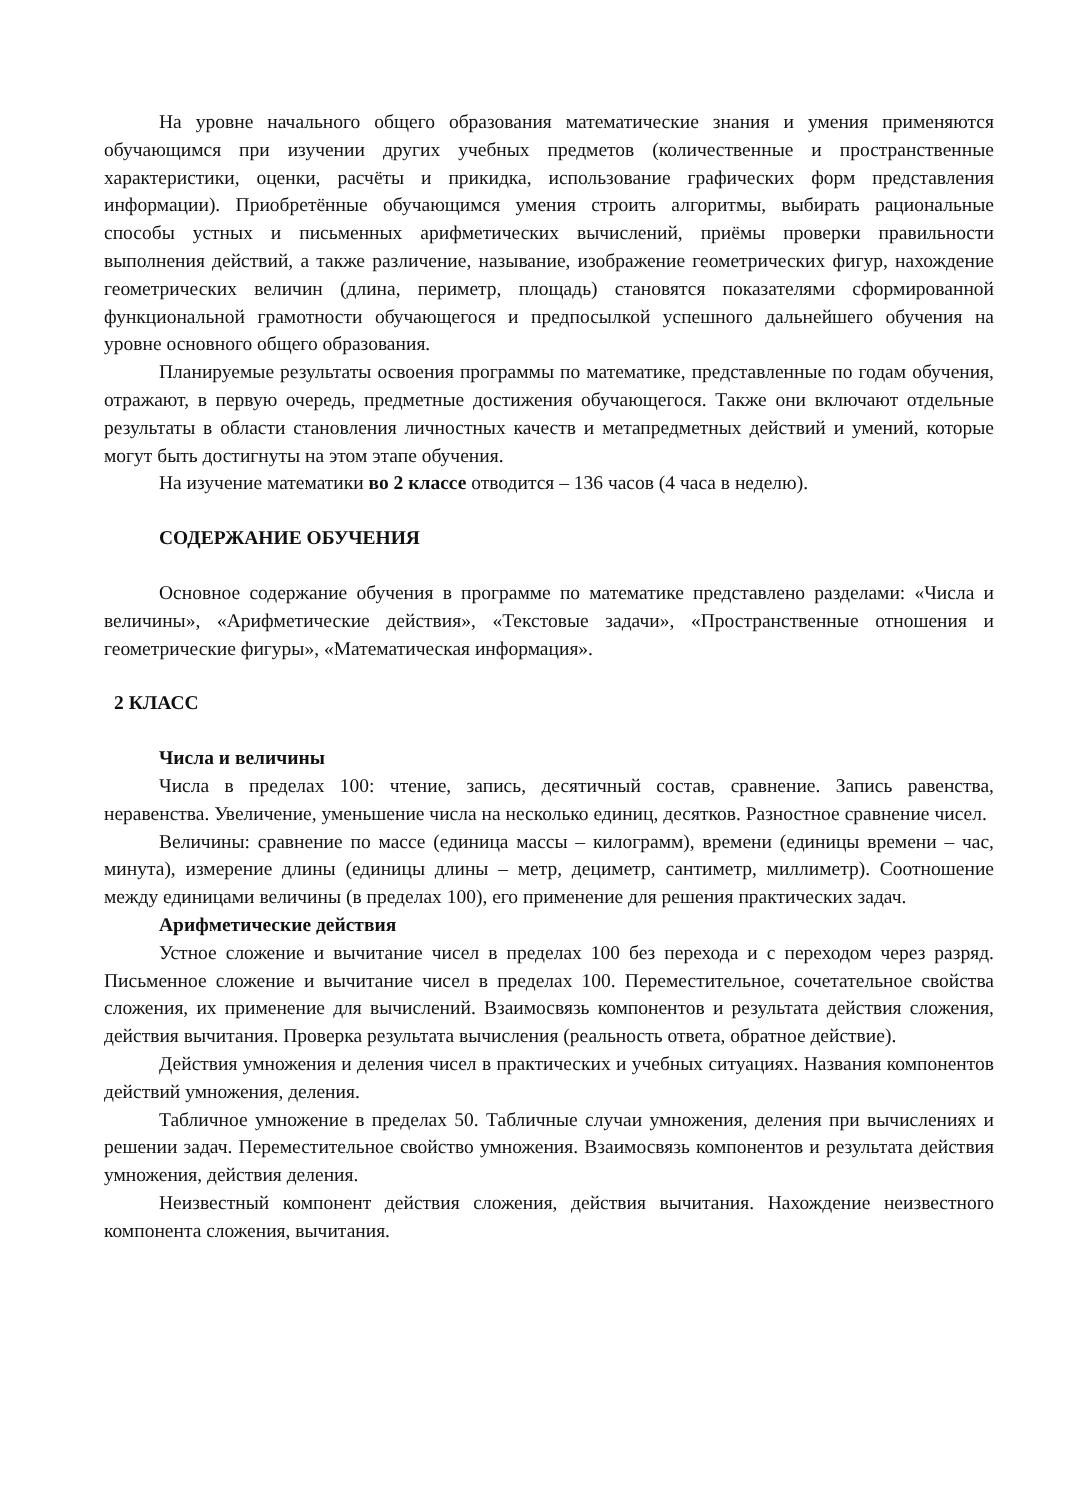На уровне начального общего образования математические знания и умения применяются обучающимся при изучении других учебных предметов (количественные и пространственные характеристики, оценки, расчёты и прикидка, использование графических форм представления информации). Приобретённые обучающимся умения строить алгоритмы, выбирать рациональные способы устных и письменных арифметических вычислений, приёмы проверки правильности выполнения действий, а также различение, называние, изображение геометрических фигур, нахождение геометрических величин (длина, периметр, площадь) становятся показателями сформированной функциональной грамотности обучающегося и предпосылкой успешного дальнейшего обучения на уровне основного общего образования.
Планируемые результаты освоения программы по математике, представленные по годам обучения, отражают, в первую очередь, предметные достижения обучающегося. Также они включают отдельные результаты в области становления личностных качеств и метапредметных действий и умений, которые могут быть достигнуты на этом этапе обучения.
На изучение математики во 2 классе отводится – 136 часов (4 часа в неделю).
СОДЕРЖАНИЕ ОБУЧЕНИЯ
Основное содержание обучения в программе по математике представлено разделами: «Числа и величины», «Арифметические действия», «Текстовые задачи», «Пространственные отношения и геометрические фигуры», «Математическая информация».
2 КЛАСС
Числа и величины
Числа в пределах 100: чтение, запись, десятичный состав, сравнение. Запись равенства, неравенства. Увеличение, уменьшение числа на несколько единиц, десятков. Разностное сравнение чисел.
Величины: сравнение по массе (единица массы – килограмм), времени (единицы времени – час, минута), измерение длины (единицы длины – метр, дециметр, сантиметр, миллиметр). Соотношение между единицами величины (в пределах 100), его применение для решения практических задач.
Арифметические действия
Устное сложение и вычитание чисел в пределах 100 без перехода и с переходом через разряд. Письменное сложение и вычитание чисел в пределах 100. Переместительное, сочетательное свойства сложения, их применение для вычислений. Взаимосвязь компонентов и результата действия сложения, действия вычитания. Проверка результата вычисления (реальность ответа, обратное действие).
Действия умножения и деления чисел в практических и учебных ситуациях. Названия компонентов действий умножения, деления.
Табличное умножение в пределах 50. Табличные случаи умножения, деления при вычислениях и решении задач. Переместительное свойство умножения. Взаимосвязь компонентов и результата действия умножения, действия деления.
Неизвестный компонент действия сложения, действия вычитания. Нахождение неизвестного компонента сложения, вычитания.